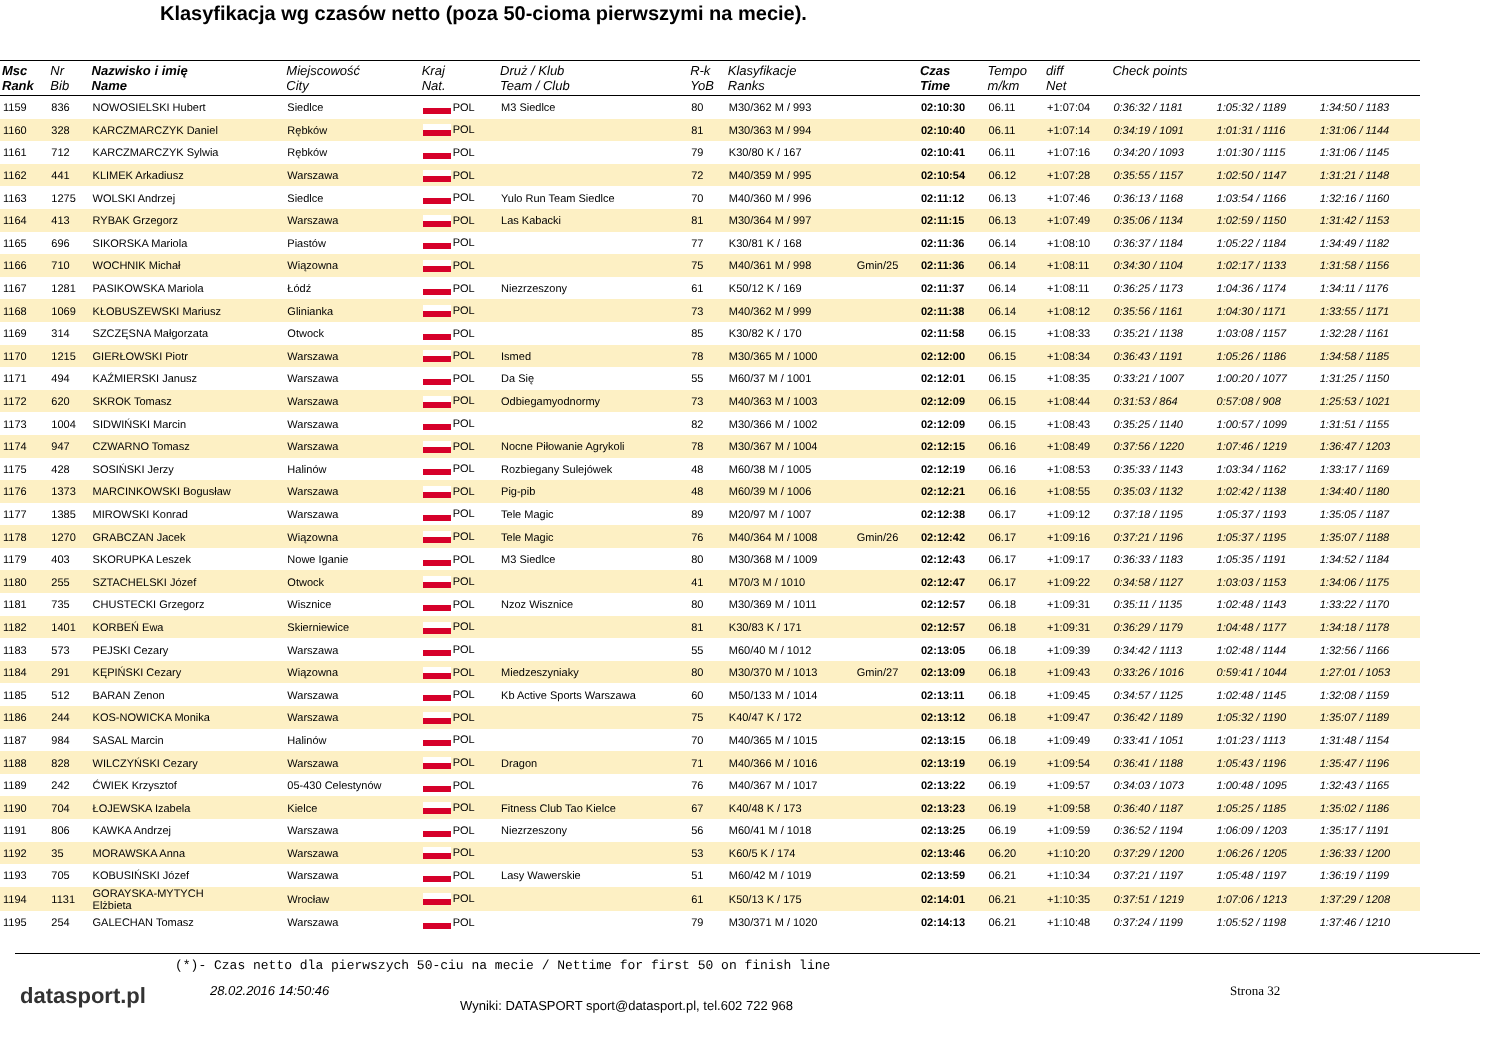Klasyfikacja wg czasów netto (poza 50-cioma pierwszymi na mecie).
| Msc Rank | Nr Bib | Nazwisko i imię Name | Miejscowość City | Kraj Nat. | Druż / Klub Team / Club | R-k YoB | Klasyfikacje Ranks | | Czas Time | Tempo m/km | diff Net | Check points | | |
| --- | --- | --- | --- | --- | --- | --- | --- | --- | --- | --- | --- | --- | --- | --- |
| 1159 | 836 | NOWOSIELSKI Hubert | Siedlce | POL | M3 Siedlce | 80 | M30/362 M / 993 | | 02:10:30 | 06.11 | +1:07:04 | 0:36:32 / 1181 | 1:05:32 / 1189 | 1:34:50 / 1183 |
| 1160 | 328 | KARCZMARCZYK Daniel | Rębków | POL | | 81 | M30/363 M / 994 | | 02:10:40 | 06.11 | +1:07:14 | 0:34:19 / 1091 | 1:01:31 / 1116 | 1:31:06 / 1144 |
| 1161 | 712 | KARCZMARCZYK Sylwia | Rębków | POL | | 79 | K30/80 K / 167 | | 02:10:41 | 06.11 | +1:07:16 | 0:34:20 / 1093 | 1:01:30 / 1115 | 1:31:06 / 1145 |
| 1162 | 441 | KLIMEK Arkadiusz | Warszawa | POL | | 72 | M40/359 M / 995 | | 02:10:54 | 06.12 | +1:07:28 | 0:35:55 / 1157 | 1:02:50 / 1147 | 1:31:21 / 1148 |
| 1163 | 1275 | WOLSKI Andrzej | Siedlce | POL | Yulo Run Team Siedlce | 70 | M40/360 M / 996 | | 02:11:12 | 06.13 | +1:07:46 | 0:36:13 / 1168 | 1:03:54 / 1166 | 1:32:16 / 1160 |
| 1164 | 413 | RYBAK Grzegorz | Warszawa | POL | Las Kabacki | 81 | M30/364 M / 997 | | 02:11:15 | 06.13 | +1:07:49 | 0:35:06 / 1134 | 1:02:59 / 1150 | 1:31:42 / 1153 |
| 1165 | 696 | SIKORSKA Mariola | Piastów | POL | | 77 | K30/81 K / 168 | | 02:11:36 | 06.14 | +1:08:10 | 0:36:37 / 1184 | 1:05:22 / 1184 | 1:34:49 / 1182 |
| 1166 | 710 | WOCHNIK Michał | Wiązowna | POL | | 75 | M40/361 M / 998 | Gmin/25 | 02:11:36 | 06.14 | +1:08:11 | 0:34:30 / 1104 | 1:02:17 / 1133 | 1:31:58 / 1156 |
| 1167 | 1281 | PASIKOWSKA Mariola | Łódź | POL | Niezrzeszony | 61 | K50/12 K / 169 | | 02:11:37 | 06.14 | +1:08:11 | 0:36:25 / 1173 | 1:04:36 / 1174 | 1:34:11 / 1176 |
| 1168 | 1069 | KŁOBUSZEWSKI Mariusz | Glinianka | POL | | 73 | M40/362 M / 999 | | 02:11:38 | 06.14 | +1:08:12 | 0:35:56 / 1161 | 1:04:30 / 1171 | 1:33:55 / 1171 |
| 1169 | 314 | SZCZĘSNA Małgorzata | Otwock | POL | | 85 | K30/82 K / 170 | | 02:11:58 | 06.15 | +1:08:33 | 0:35:21 / 1138 | 1:03:08 / 1157 | 1:32:28 / 1161 |
| 1170 | 1215 | GIERŁOWSKI Piotr | Warszawa | POL | Ismed | 78 | M30/365 M / 1000 | | 02:12:00 | 06.15 | +1:08:34 | 0:36:43 / 1191 | 1:05:26 / 1186 | 1:34:58 / 1185 |
| 1171 | 494 | KAŹMIERSKI Janusz | Warszawa | POL | Da Się | 55 | M60/37 M / 1001 | | 02:12:01 | 06.15 | +1:08:35 | 0:33:21 / 1007 | 1:00:20 / 1077 | 1:31:25 / 1150 |
| 1172 | 620 | SKROK Tomasz | Warszawa | POL | Odbiegamyodnormy | 73 | M40/363 M / 1003 | | 02:12:09 | 06.15 | +1:08:44 | 0:31:53 / 864 | 0:57:08 / 908 | 1:25:53 / 1021 |
| 1173 | 1004 | SIDWIŃSKI Marcin | Warszawa | POL | | 82 | M30/366 M / 1002 | | 02:12:09 | 06.15 | +1:08:43 | 0:35:25 / 1140 | 1:00:57 / 1099 | 1:31:51 / 1155 |
| 1174 | 947 | CZWARNO Tomasz | Warszawa | POL | Nocne Piłowanie Agrykoli | 78 | M30/367 M / 1004 | | 02:12:15 | 06.16 | +1:08:49 | 0:37:56 / 1220 | 1:07:46 / 1219 | 1:36:47 / 1203 |
| 1175 | 428 | SOSIŃSKI Jerzy | Halinów | POL | Rozbiegany Sulejówek | 48 | M60/38 M / 1005 | | 02:12:19 | 06.16 | +1:08:53 | 0:35:33 / 1143 | 1:03:34 / 1162 | 1:33:17 / 1169 |
| 1176 | 1373 | MARCINKOWSKI Bogusław | Warszawa | POL | Pig-pib | 48 | M60/39 M / 1006 | | 02:12:21 | 06.16 | +1:08:55 | 0:35:03 / 1132 | 1:02:42 / 1138 | 1:34:40 / 1180 |
| 1177 | 1385 | MIROWSKI Konrad | Warszawa | POL | Tele Magic | 89 | M20/97 M / 1007 | | 02:12:38 | 06.17 | +1:09:12 | 0:37:18 / 1195 | 1:05:37 / 1193 | 1:35:05 / 1187 |
| 1178 | 1270 | GRABCZAN Jacek | Wiązowna | POL | Tele Magic | 76 | M40/364 M / 1008 | Gmin/26 | 02:12:42 | 06.17 | +1:09:16 | 0:37:21 / 1196 | 1:05:37 / 1195 | 1:35:07 / 1188 |
| 1179 | 403 | SKORUPKA Leszek | Nowe Iganie | POL | M3 Siedlce | 80 | M30/368 M / 1009 | | 02:12:43 | 06.17 | +1:09:17 | 0:36:33 / 1183 | 1:05:35 / 1191 | 1:34:52 / 1184 |
| 1180 | 255 | SZTACHELSKI Józef | Otwock | POL | | 41 | M70/3 M / 1010 | | 02:12:47 | 06.17 | +1:09:22 | 0:34:58 / 1127 | 1:03:03 / 1153 | 1:34:06 / 1175 |
| 1181 | 735 | CHUSTECKI Grzegorz | Wisznice | POL | Nzoz Wisznice | 80 | M30/369 M / 1011 | | 02:12:57 | 06.18 | +1:09:31 | 0:35:11 / 1135 | 1:02:48 / 1143 | 1:33:22 / 1170 |
| 1182 | 1401 | KORBEŃ Ewa | Skierniewice | POL | | 81 | K30/83 K / 171 | | 02:12:57 | 06.18 | +1:09:31 | 0:36:29 / 1179 | 1:04:48 / 1177 | 1:34:18 / 1178 |
| 1183 | 573 | PEJSKI Cezary | Warszawa | POL | | 55 | M60/40 M / 1012 | | 02:13:05 | 06.18 | +1:09:39 | 0:34:42 / 1113 | 1:02:48 / 1144 | 1:32:56 / 1166 |
| 1184 | 291 | KĘPIŃSKI Cezary | Wiązowna | POL | Miedzeszyniaky | 80 | M30/370 M / 1013 | Gmin/27 | 02:13:09 | 06.18 | +1:09:43 | 0:33:26 / 1016 | 0:59:41 / 1044 | 1:27:01 / 1053 |
| 1185 | 512 | BARAN Zenon | Warszawa | POL | Kb Active Sports Warszawa | 60 | M50/133 M / 1014 | | 02:13:11 | 06.18 | +1:09:45 | 0:34:57 / 1125 | 1:02:48 / 1145 | 1:32:08 / 1159 |
| 1186 | 244 | KOS-NOWICKA Monika | Warszawa | POL | | 75 | K40/47 K / 172 | | 02:13:12 | 06.18 | +1:09:47 | 0:36:42 / 1189 | 1:05:32 / 1190 | 1:35:07 / 1189 |
| 1187 | 984 | SASAL Marcin | Halinów | POL | | 70 | M40/365 M / 1015 | | 02:13:15 | 06.18 | +1:09:49 | 0:33:41 / 1051 | 1:01:23 / 1113 | 1:31:48 / 1154 |
| 1188 | 828 | WILCZYŃSKI Cezary | Warszawa | POL | Dragon | 71 | M40/366 M / 1016 | | 02:13:19 | 06.19 | +1:09:54 | 0:36:41 / 1188 | 1:05:43 / 1196 | 1:35:47 / 1196 |
| 1189 | 242 | ĆWIEK Krzysztof | 05-430 Celestynów | POL | | 76 | M40/367 M / 1017 | | 02:13:22 | 06.19 | +1:09:57 | 0:34:03 / 1073 | 1:00:48 / 1095 | 1:32:43 / 1165 |
| 1190 | 704 | ŁOJEWSKA Izabela | Kielce | POL | Fitness Club Tao Kielce | 67 | K40/48 K / 173 | | 02:13:23 | 06.19 | +1:09:58 | 0:36:40 / 1187 | 1:05:25 / 1185 | 1:35:02 / 1186 |
| 1191 | 806 | KAWKA Andrzej | Warszawa | POL | Niezrzeszony | 56 | M60/41 M / 1018 | | 02:13:25 | 06.19 | +1:09:59 | 0:36:52 / 1194 | 1:06:09 / 1203 | 1:35:17 / 1191 |
| 1192 | 35 | MORAWSKA Anna | Warszawa | POL | | 53 | K60/5 K / 174 | | 02:13:46 | 06.20 | +1:10:20 | 0:37:29 / 1200 | 1:06:26 / 1205 | 1:36:33 / 1200 |
| 1193 | 705 | KOBUSIŃSKI Józef | Warszawa | POL | Lasy Wawerskie | 51 | M60/42 M / 1019 | | 02:13:59 | 06.21 | +1:10:34 | 0:37:21 / 1197 | 1:05:48 / 1197 | 1:36:19 / 1199 |
| 1194 | 1131 | GORAYSKA-MYTYCH Elżbieta | Wrocław | POL | | 61 | K50/13 K / 175 | | 02:14:01 | 06.21 | +1:10:35 | 0:37:51 / 1219 | 1:07:06 / 1213 | 1:37:29 / 1208 |
| 1195 | 254 | GALECHAN Tomasz | Warszawa | POL | | 79 | M30/371 M / 1020 | | 02:14:13 | 06.21 | +1:10:48 | 0:37:24 / 1199 | 1:05:52 / 1198 | 1:37:46 / 1210 |
(*)- Czas netto dla pierwszych 50-ciu na mecie / Nettime for first 50 on finish line
datasport.pl
28.02.2016 14:50:46
Wyniki: DATASPORT sport@datasport.pl, tel.602 722 968
Strona 32